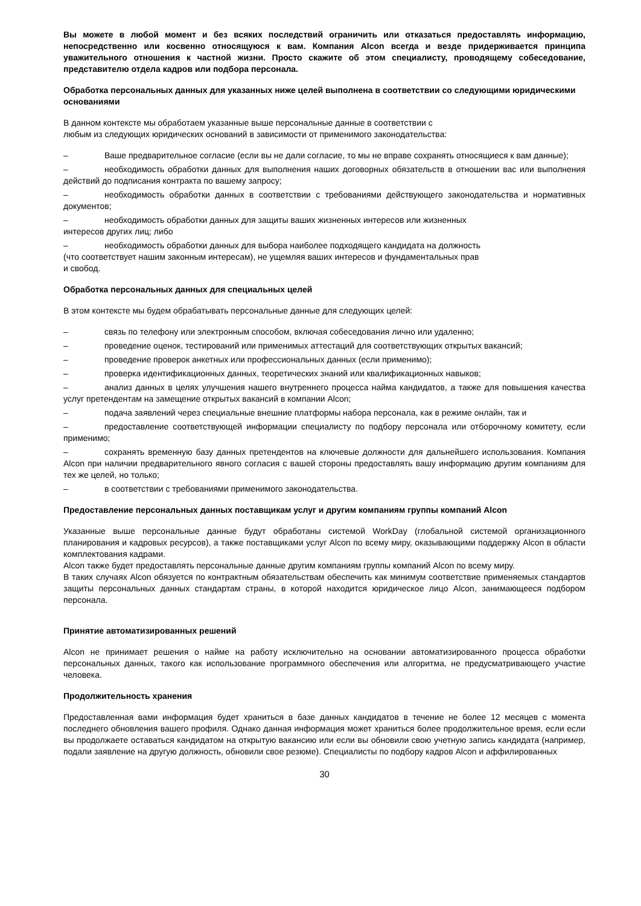Вы можете в любой момент и без всяких последствий ограничить или отказаться предоставлять информацию, непосредственно или косвенно относящуюся к вам. Компания Alcon всегда и везде придерживается принципа уважительного отношения к частной жизни. Просто скажите об этом специалисту, проводящему собеседование, представителю отдела кадров или подбора персонала.
Обработка персональных данных для указанных ниже целей выполнена в соответствии со следующими юридическими основаниями
В данном контексте мы обработаем указанные выше персональные данные в соответствии с
любым из следующих юридических оснований в зависимости от применимого законодательства:
– Ваше предварительное согласие (если вы не дали согласие, то мы не вправе сохранять относящиеся к вам данные);
– необходимость обработки данных для выполнения наших договорных обязательств в отношении вас или выполнения действий до подписания контракта по вашему запросу;
– необходимость обработки данных в соответствии с требованиями действующего законодательства и нормативных документов;
– необходимость обработки данных для защиты ваших жизненных интересов или жизненных
интересов других лиц; либо
– необходимость обработки данных для выбора наиболее подходящего кандидата на должность
(что соответствует нашим законным интересам), не ущемляя ваших интересов и фундаментальных прав
и свобод.
Обработка персональных данных для специальных целей
В этом контексте мы будем обрабатывать персональные данные для следующих целей:
– связь по телефону или электронным способом, включая собеседования лично или удаленно;
– проведение оценок, тестирований или применимых аттестаций для соответствующих открытых вакансий;
– проведение проверок анкетных или профессиональных данных (если применимо);
– проверка идентификационных данных, теоретических знаний или квалификационных навыков;
– анализ данных в целях улучшения нашего внутреннего процесса найма кандидатов, а также для повышения качества услуг претендентам на замещение открытых вакансий в компании Alcon;
– подача заявлений через специальные внешние платформы набора персонала, как в режиме онлайн, так и
– предоставление соответствующей информации специалисту по подбору персонала или отборочному комитету, если применимо;
– сохранять временную базу данных претендентов на ключевые должности для дальнейшего использования. Компания Alcon при наличии предварительного явного согласия с вашей стороны предоставлять вашу информацию другим компаниям для тех же целей, но только;
– в соответствии с требованиями применимого законодательства.
Предоставление персональных данных поставщикам услуг и другим компаниям группы компаний Alcon
Указанные выше персональные данные будут обработаны системой WorkDay (глобальной системой организационного планирования и кадровых ресурсов), а также поставщиками услуг Alcon по всему миру, оказывающими поддержку Alcon в области комплектования кадрами.
Alcon также будет предоставлять персональные данные другим компаниям группы компаний Alcon по всему миру.
В таких случаях Alcon обязуется по контрактным обязательствам обеспечить как минимум соответствие применяемых стандартов защиты персональных данных стандартам страны, в которой находится юридическое лицо Alcon, занимающееся подбором персонала.
Принятие автоматизированных решений
Alcon не принимает решения о найме на работу исключительно на основании автоматизированного процесса обработки персональных данных, такого как использование программного обеспечения или алгоритма, не предусматривающего участие человека.
Продолжительность хранения
Предоставленная вами информация будет храниться в базе данных кандидатов в течение не более 12 месяцев с момента последнего обновления вашего профиля. Однако данная информация может храниться более продолжительное время, если если вы продолжаете оставаться кандидатом на открытую вакансию или если вы обновили свою учетную запись кандидата (например, подали заявление на другую должность, обновили свое резюме). Специалисты по подбору кадров Alcon и аффилированных
30